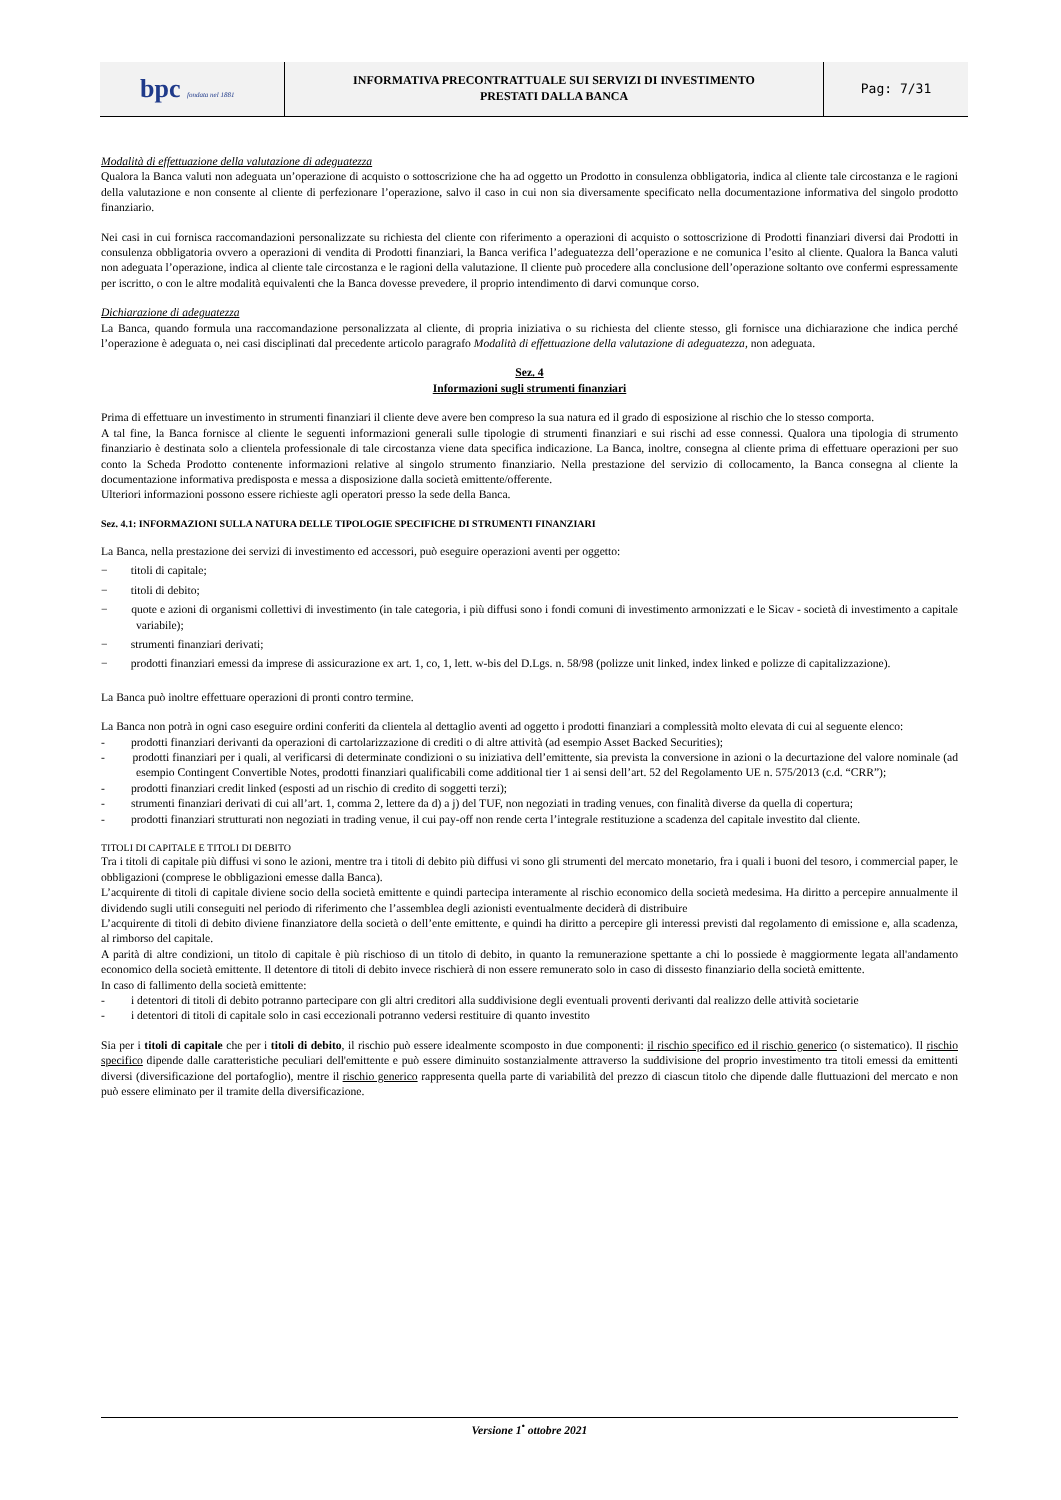| bpc fondata nel 1881 | INFORMATIVA PRECONTRATTUALE SUI SERVIZI DI INVESTIMENTO PRESTATI DALLA BANCA | Pag: 7/31 |
Modalità di effettuazione della valutazione di adeguatezza
Qualora la Banca valuti non adeguata un’operazione di acquisto o sottoscrizione che ha ad oggetto un Prodotto in consulenza obbligatoria, indica al cliente tale circostanza e le ragioni della valutazione e non consente al cliente di perfezionare l’operazione, salvo il caso in cui non sia diversamente specificato nella documentazione informativa del singolo prodotto finanziario.
Nei casi in cui fornisca raccomandazioni personalizzate su richiesta del cliente con riferimento a operazioni di acquisto o sottoscrizione di Prodotti finanziari diversi dai Prodotti in consulenza obbligatoria ovvero a operazioni di vendita di Prodotti finanziari, la Banca verifica l’adeguatezza dell’operazione e ne comunica l’esito al cliente. Qualora la Banca valuti non adeguata l’operazione, indica al cliente tale circostanza e le ragioni della valutazione. Il cliente può procedere alla conclusione dell’operazione soltanto ove confermi espressamente per iscritto, o con le altre modalità equivalenti che la Banca dovesse prevedere, il proprio intendimento di darvi comunque corso.
Dichiarazione di adeguatezza
La Banca, quando formula una raccomandazione personalizzata al cliente, di propria iniziativa o su richiesta del cliente stesso, gli fornisce una dichiarazione che indica perché l’operazione è adeguata o, nei casi disciplinati dal precedente articolo paragrafo Modalità di effettuazione della valutazione di adeguatezza, non adeguata.
Sez. 4
Informazioni sugli strumenti finanziari
Prima di effettuare un investimento in strumenti finanziari il cliente deve avere ben compreso la sua natura ed il grado di esposizione al rischio che lo stesso comporta.
A tal fine, la Banca fornisce al cliente le seguenti informazioni generali sulle tipologie di strumenti finanziari e sui rischi ad esse connessi. Qualora una tipologia di strumento finanziario è destinata solo a clientela professionale di tale circostanza viene data specifica indicazione. La Banca, inoltre, consegna al cliente prima di effettuare operazioni per suo conto la Scheda Prodotto contenente informazioni relative al singolo strumento finanziario. Nella prestazione del servizio di collocamento, la Banca consegna al cliente la documentazione informativa predisposta e messa a disposizione dalla società emittente/offerente.
Ulteriori informazioni possono essere richieste agli operatori presso la sede della Banca.
Sez. 4.1: INFORMAZIONI SULLA NATURA DELLE TIPOLOGIE SPECIFICHE DI STRUMENTI FINANZIARI
La Banca, nella prestazione dei servizi di investimento ed accessori, può eseguire operazioni aventi per oggetto:
− titoli di capitale;
− titoli di debito;
− quote e azioni di organismi collettivi di investimento (in tale categoria, i più diffusi sono i fondi comuni di investimento armonizzati e le Sicav - società di investimento a capitale variabile);
− strumenti finanziari derivati;
− prodotti finanziari emessi da imprese di assicurazione ex art. 1, co, 1, lett. w-bis del D.Lgs. n. 58/98 (polizze unit linked, index linked e polizze di capitalizzazione).
La Banca può inoltre effettuare operazioni di pronti contro termine.
La Banca non potrà in ogni caso eseguire ordini conferiti da clientela al dettaglio aventi ad oggetto i prodotti finanziari a complessità molto elevata di cui al seguente elenco:
- prodotti finanziari derivanti da operazioni di cartolarizzazione di crediti o di altre attività (ad esempio Asset Backed Securities);
- prodotti finanziari per i quali, al verificarsi di determinate condizioni o su iniziativa dell’emittente, sia prevista la conversione in azioni o la decurtazione del valore nominale (ad esempio Contingent Convertible Notes, prodotti finanziari qualificabili come additional tier 1 ai sensi dell’art. 52 del Regolamento UE n. 575/2013 (c.d. “CRR”);
- prodotti finanziari credit linked (esposti ad un rischio di credito di soggetti terzi);
- strumenti finanziari derivati di cui all’art. 1, comma 2, lettere da d) a j) del TUF, non negoziati in trading venues, con finalità diverse da quella di copertura;
- prodotti finanziari strutturati non negoziati in trading venue, il cui pay-off non rende certa l’integrale restituzione a scadenza del capitale investito dal cliente.
TITOLI DI CAPITALE E TITOLI DI DEBITO
Tra i titoli di capitale più diffusi vi sono le azioni, mentre tra i titoli di debito più diffusi vi sono gli strumenti del mercato monetario, fra i quali i buoni del tesoro, i commercial paper, le obbligazioni (comprese le obbligazioni emesse dalla Banca).
L’acquirente di titoli di capitale diviene socio della società emittente e quindi partecipa interamente al rischio economico della società medesima. Ha diritto a percepire annualmente il dividendo sugli utili conseguiti nel periodo di riferimento che l’assemblea degli azionisti eventualmente deciderà di distribuire
L’acquirente di titoli di debito diviene finanziatore della società o dell’ente emittente, e quindi ha diritto a percepire gli interessi previsti dal regolamento di emissione e, alla scadenza, al rimborso del capitale.
A parità di altre condizioni, un titolo di capitale è più rischioso di un titolo di debito, in quanto la remunerazione spettante a chi lo possiede è maggiormente legata all'andamento economico della società emittente. Il detentore di titoli di debito invece rischierà di non essere remunerato solo in caso di dissesto finanziario della società emittente.
In caso di fallimento della società emittente:
- i detentori di titoli di debito potranno partecipare con gli altri creditori alla suddivisione degli eventuali proventi derivanti dal realizzo delle attività societarie
- i detentori di titoli di capitale solo in casi eccezionali potranno vedersi restituire di quanto investito
Sia per i titoli di capitale che per i titoli di debito, il rischio può essere idealmente scomposto in due componenti: il rischio specifico ed il rischio generico (o sistematico). Il rischio specifico dipende dalle caratteristiche peculiari dell'emittente e può essere diminuito sostanzialmente attraverso la suddivisione del proprio investimento tra titoli emessi da emittenti diversi (diversificazione del portafoglio), mentre il rischio generico rappresenta quella parte di variabilità del prezzo di ciascun titolo che dipende dalle fluttuazioni del mercato e non può essere eliminato per il tramite della diversificazione.
Versione 1<sup>•</sup> ottobre 2021